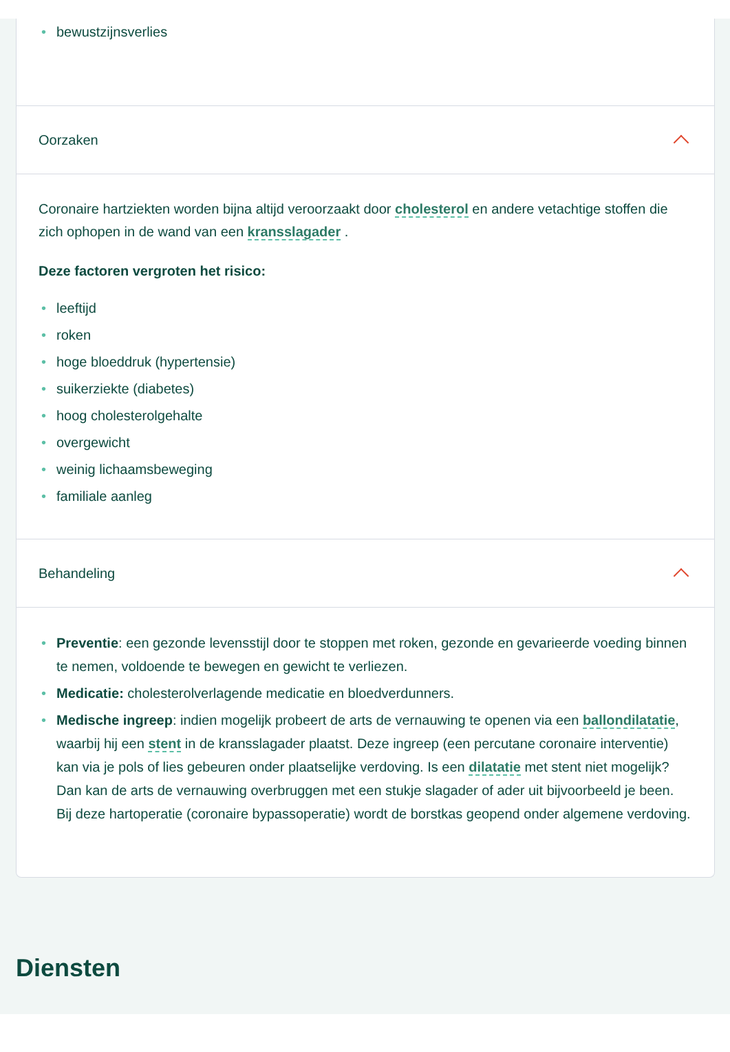• bewustzijnsverlies
Oorzaken
Coronaire hartziekten worden bijna altijd veroorzaakt door cholesterol en andere vetachtige stoffen die zich ophopen in de wand van een kransslagader .
Deze factoren vergroten het risico:
• leeftijd
• roken
• hoge bloeddruk (hypertensie)
• suikerziekte (diabetes)
• hoog cholesterolgehalte
• overgewicht
• weinig lichaamsbeweging
• familiale aanleg
Behandeling
• Preventie: een gezonde levensstijl door te stoppen met roken, gezonde en gevarieerde voeding binnen te nemen, voldoende te bewegen en gewicht te verliezen.
• Medicatie: cholesterolverlagende medicatie en bloedverdunners.
• Medische ingreep: indien mogelijk probeert de arts de vernauwing te openen via een ballondilatatie, waarbij hij een stent in de kransslagader plaatst. Deze ingreep (een percutane coronaire interventie) kan via je pols of lies gebeuren onder plaatselijke verdoving. Is een dilatatie met stent niet mogelijk? Dan kan de arts de vernauwing overbruggen met een stukje slagader of ader uit bijvoorbeeld je been. Bij deze hartoperatie (coronaire bypassoperatie) wordt de borstkas geopend onder algemene verdoving.
Diensten